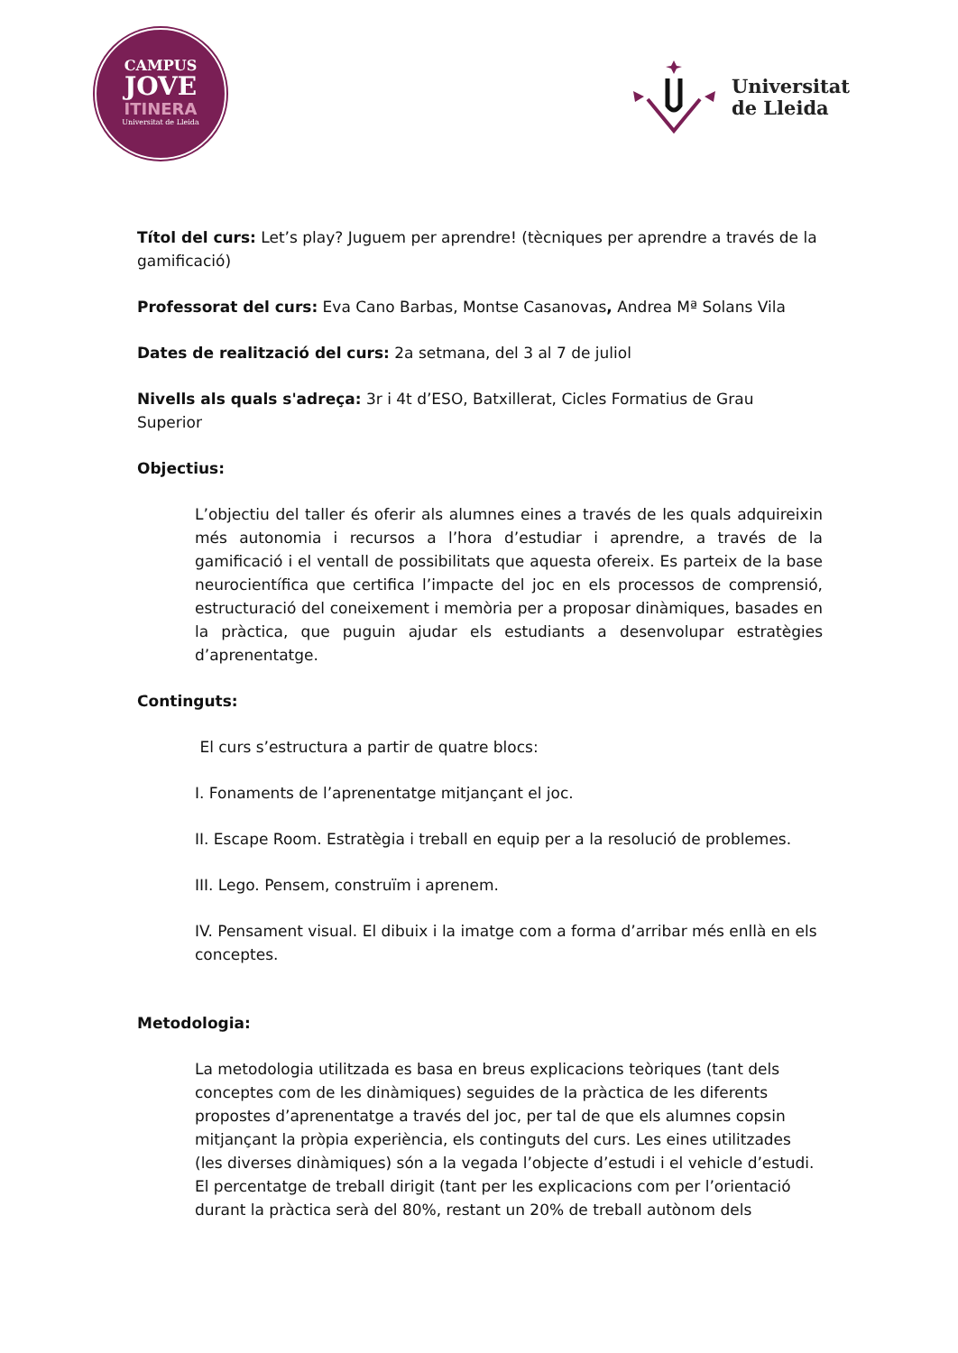CAMPUS
JOVE
ITINERA
Universitat de Lleida
Universitat
de Lleida
Títol del curs: Let’s play? Juguem per aprendre! (tècniques per aprendre a través de la gamificació)
Professorat del curs: Eva Cano Barbas, Montse Casanovas, Andrea Mª Solans Vila
Dates de realització del curs: 2a setmana, del 3 al 7 de juliol
Nivells als quals s'adreça: 3r i 4t d’ESO, Batxillerat, Cicles Formatius de Grau Superior
Objectius:
L’objectiu del taller és oferir als alumnes eines a través de les quals adquireixin més autonomia i recursos a l’hora d’estudiar i aprendre, a través de la gamificació i el ventall de possibilitats que aquesta ofereix. Es parteix de la base neurocientífica que certifica l’impacte del joc en els processos de comprensió, estructuració del coneixement i memòria per a proposar dinàmiques, basades en la pràctica, que puguin ajudar els estudiants a desenvolupar estratègies d’aprenentatge.
Continguts:
El curs s’estructura a partir de quatre blocs:
I. Fonaments de l’aprenentatge mitjançant el joc.
II. Escape Room. Estratègia i treball en equip per a la resolució de problemes.
III. Lego. Pensem, construïm i aprenem.
IV. Pensament visual. El dibuix i la imatge com a forma d’arribar més enllà en els conceptes.
Metodologia:
La metodologia utilitzada es basa en breus explicacions teòriques (tant dels conceptes com de les dinàmiques) seguides de la pràctica de les diferents propostes d’aprenentatge a través del joc, per tal de que els alumnes copsin mitjançant la pròpia experiència, els continguts del curs. Les eines utilitzades (les diverses dinàmiques) són a la vegada l’objecte d’estudi i el vehicle d’estudi. El percentatge de treball dirigit (tant per les explicacions com per l’orientació durant la pràctica serà del 80%, restant un 20% de treball autònom dels